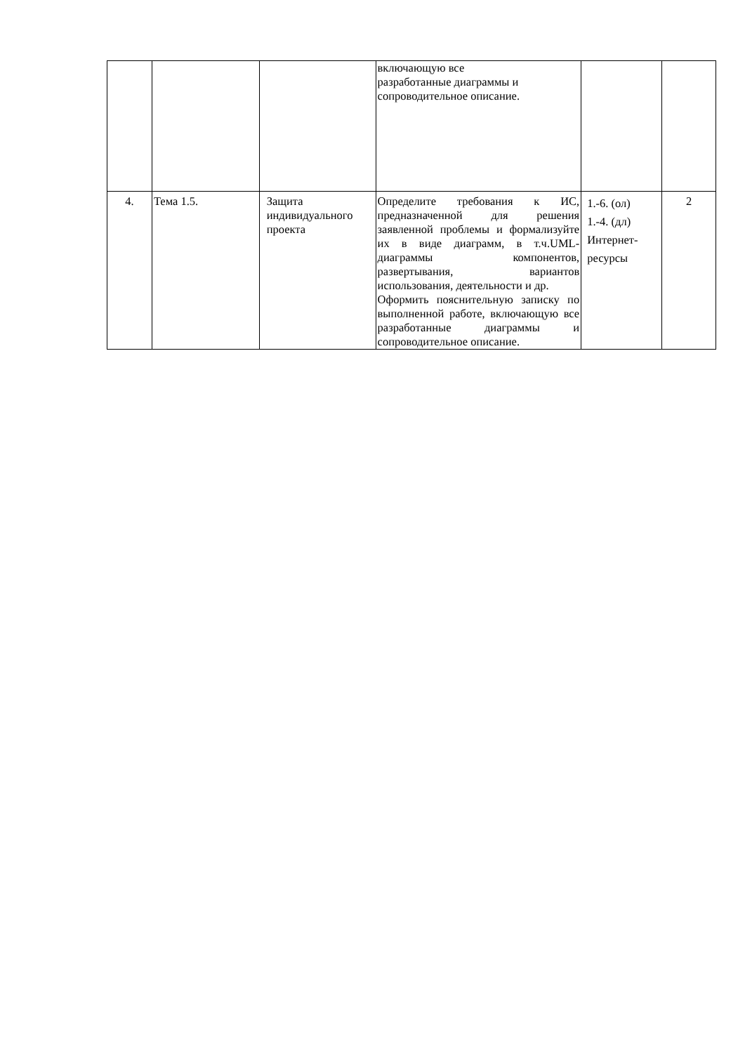| | | | включающую все разработанные диаграммы и сопроводительное описание. | | |
| 4. | Тема 1.5. | Защита индивидуального проекта | Определите требования к ИС, предназначенной для решения заявленной проблемы и формализуйте их в виде диаграмм, в т.ч.UML-диаграммы компонентов, развертывания, вариантов использования, деятельности и др. Оформить пояснительную записку по выполненной работе, включающую все разработанные диаграммы и сопроводительное описание. | 1.-6. (ол) 1.-4. (дл) Интернет-ресурсы | 2 |